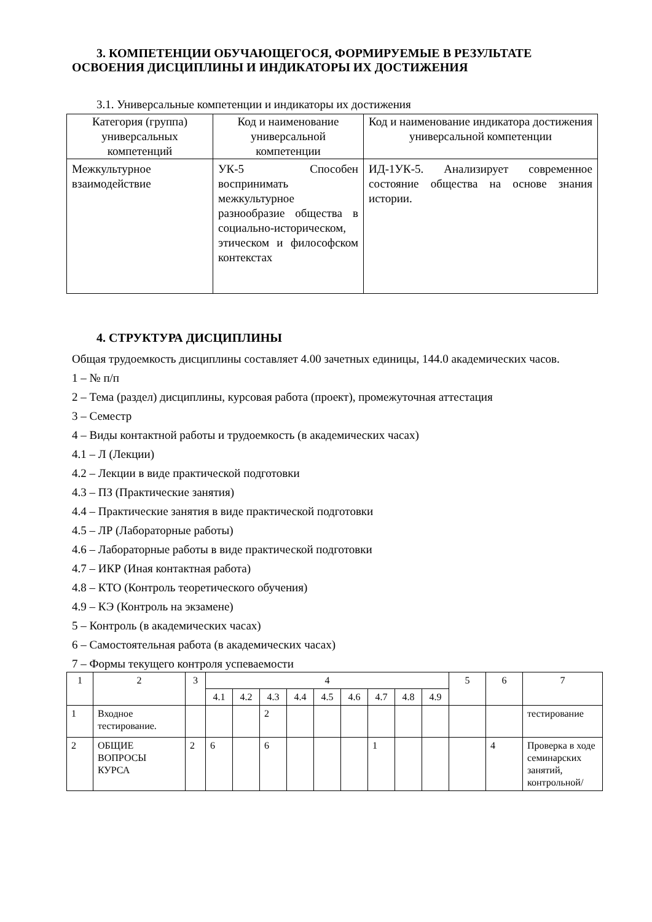3. КОМПЕТЕНЦИИ ОБУЧАЮЩЕГОСЯ, ФОРМИРУЕМЫЕ В РЕЗУЛЬТАТЕ
ОСВОЕНИЯ ДИСЦИПЛИНЫ И ИНДИКАТОРЫ ИХ ДОСТИЖЕНИЯ
3.1. Универсальные компетенции и индикаторы их достижения
| Категория (группа) универсальных компетенций | Код и наименование универсальной компетенции | Код и наименование индикатора достижения универсальной компетенции |
| --- | --- | --- |
| Межкультурное взаимодействие | УК-5 Способен воспринимать межкультурное разнообразие общества в социально-историческом, этическом и философском контекстах | ИД-1УК-5. Анализирует современное состояние общества на основе знания истории. |
4. СТРУКТУРА ДИСЦИПЛИНЫ
Общая трудоемкость дисциплины составляет 4.00 зачетных единицы, 144.0 академических часов.
1 – № п/п
2 – Тема (раздел) дисциплины, курсовая работа (проект), промежуточная аттестация
3 – Семестр
4 – Виды контактной работы и трудоемкость (в академических часах)
4.1 – Л (Лекции)
4.2 – Лекции в виде практической подготовки
4.3 – ПЗ (Практические занятия)
4.4 – Практические занятия в виде практической подготовки
4.5 – ЛР (Лабораторные работы)
4.6 – Лабораторные работы в виде практической подготовки
4.7 – ИКР (Иная контактная работа)
4.8 – КТО (Контроль теоретического обучения)
4.9 – КЭ (Контроль на экзамене)
5 – Контроль (в академических часах)
6 – Самостоятельная работа (в академических часах)
7 – Формы текущего контроля успеваемости
| 1 | 2 | 3 | 4 | | | | | | | | | 5 | 6 | 7 |
| --- | --- | --- | --- | --- | --- | --- | --- | --- | --- | --- | --- | --- | --- | --- |
| | | | 4.1 | 4.2 | 4.3 | 4.4 | 4.5 | 4.6 | 4.7 | 4.8 | 4.9 | | | |
| 1 | Входное тестирование. | | | | 2 | | | | | | | | | тестирование |
| 2 | ОБЩИЕ ВОПРОСЫ КУРСА | 2 | 6 | | 6 | | | | 1 | | | | 4 | Проверка в ходе семинарских занятий, контрольной/ |